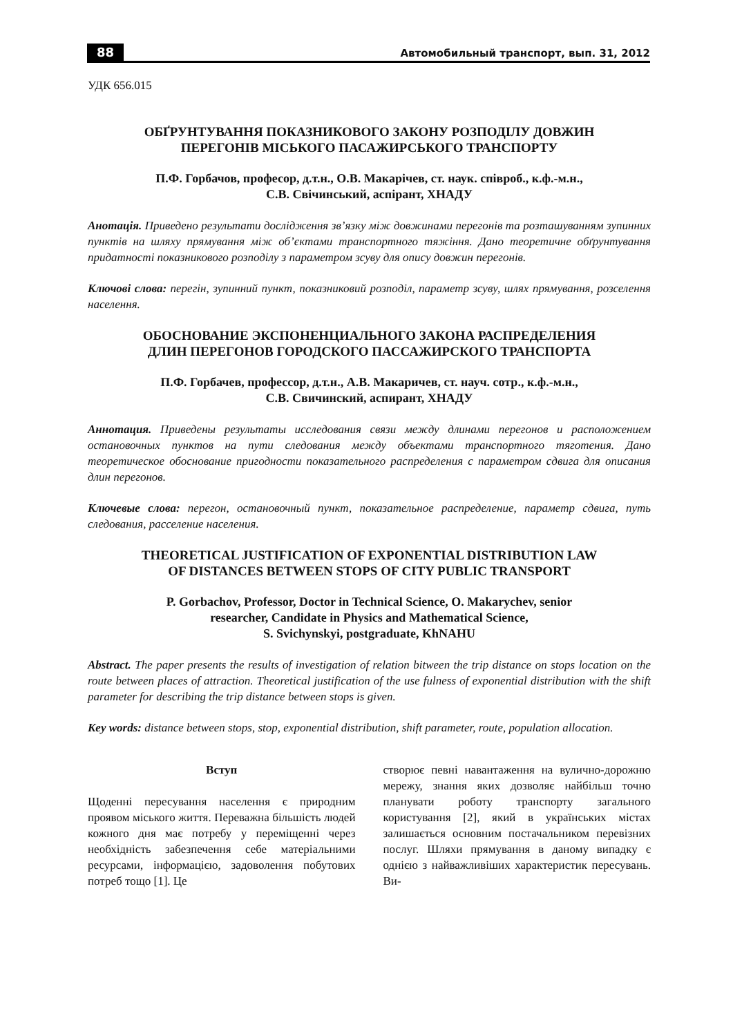88 Автомобильный транспорт, вып. 31, 2012
УДК 656.015
ОБҐРУНТУВАННЯ ПОКАЗНИКОВОГО ЗАКОНУ РОЗПОДІЛУ ДОВЖИН
ПЕРЕГОНІВ МІСЬКОГО ПАСАЖИРСЬКОГО ТРАНСПОРТУ
П.Ф. Горбачов, професор, д.т.н., О.В. Макарічев, ст. наук. співроб., к.ф.-м.н.,
С.В. Свічинський, аспірант, ХНАДУ
Анотація. Приведено результати дослідження зв’язку між довжинами перегонів та розташуванням зупинних пунктів на шляху прямування між об’єктами транспортного тяжіння. Дано теоретичне обґрунтування придатності показникового розподілу з параметром зсуву для опису довжин перегонів.
Ключові слова: перегін, зупинний пункт, показниковий розподіл, параметр зсуву, шлях прямування, розселення населення.
ОБОСНОВАНИЕ ЭКСПОНЕНЦИАЛЬНОГО ЗАКОНА РАСПРЕДЕЛЕНИЯ
ДЛИН ПЕРЕГОНОВ ГОРОДСКОГО ПАССАЖИРСКОГО ТРАНСПОРТА
П.Ф. Горбачев, профессор, д.т.н., А.В. Макаричев, ст. науч. сотр., к.ф.-м.н.,
С.В. Свичинский, аспирант, ХНАДУ
Аннотация. Приведены результаты исследования связи между длинами перегонов и расположением остановочных пунктов на пути следования между объектами транспортного тяготения. Дано теоретическое обоснование пригодности показательного распределения с параметром сдвига для описания длин перегонов.
Ключевые слова: перегон, остановочный пункт, показательное распределение, параметр сдвига, путь следования, расселение населения.
THEORETICAL JUSTIFICATION OF EXPONENTIAL DISTRIBUTION LAW
OF DISTANCES BETWEEN STOPS OF CITY PUBLIC TRANSPORT
P. Gorbachov, Professor, Doctor in Technical Science, O. Makarychev, senior
researcher, Candidate in Physics and Mathematical Science,
S. Svichynskyi, postgraduate, KhNAHU
Abstract. The paper presents the results of investigation of relation bitween the trip distance on stops location on the route between places of attraction. Theoretical justification of the use fulness of exponential distribution with the shift parameter for describing the trip distance between stops is given.
Key words: distance between stops, stop, exponential distribution, shift parameter, route, population allocation.
Вступ
Щоденні пересування населення є природним проявом міського життя. Переважна більшість людей кожного дня має потребу у переміщенні через необхідність забезпечення себе матеріальними ресурсами, інформацією, задоволення побутових потреб тощо [1]. Це
створює певні навантаження на вулично-дорожню мережу, знання яких дозволяє найбільш точно планувати роботу транспорту загального користування [2], який в українських містах залишається основним постачальником перевізних послуг. Шляхи прямування в даному випадку є однією з найважливіших характеристик пересувань. Ви-